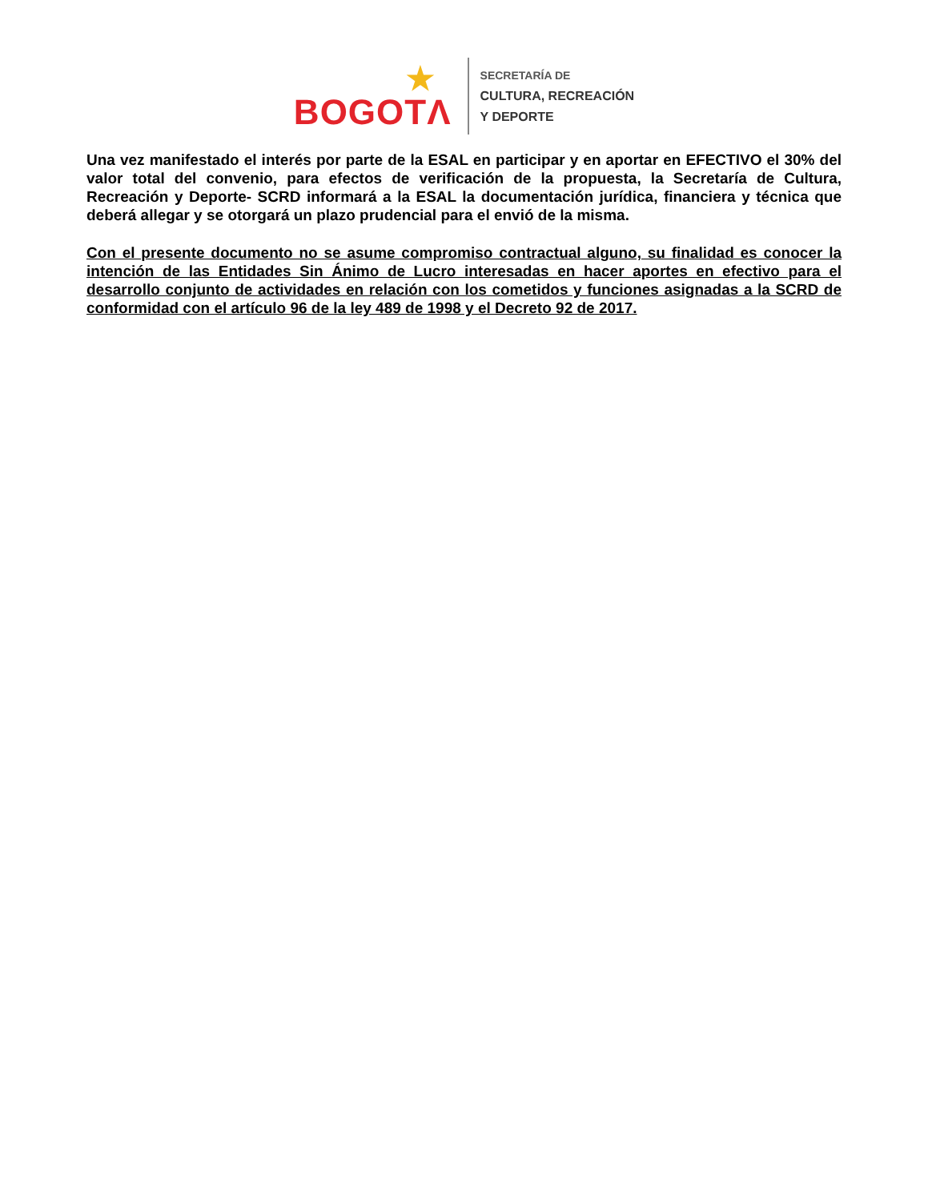BOGOTΛ
★
SECRETARÍA DE
CULTURA, RECREACIÓN
Y DEPORTE
Una vez manifestado el interés por parte de la ESAL en participar y en aportar en EFECTIVO el 30% del valor total del convenio, para efectos de verificación de la propuesta, la Secretaría de Cultura, Recreación y Deporte- SCRD informará a la ESAL la documentación jurídica, financiera y técnica que deberá allegar y se otorgará un plazo prudencial para el envió de la misma.
Con el presente documento no se asume compromiso contractual alguno, su finalidad es conocer la intención de las Entidades Sin Ánimo de Lucro interesadas en hacer aportes en efectivo para el desarrollo conjunto de actividades en relación con los cometidos y funciones asignadas a la SCRD de conformidad con el artículo 96 de la ley 489 de 1998 y el Decreto 92 de 2017.